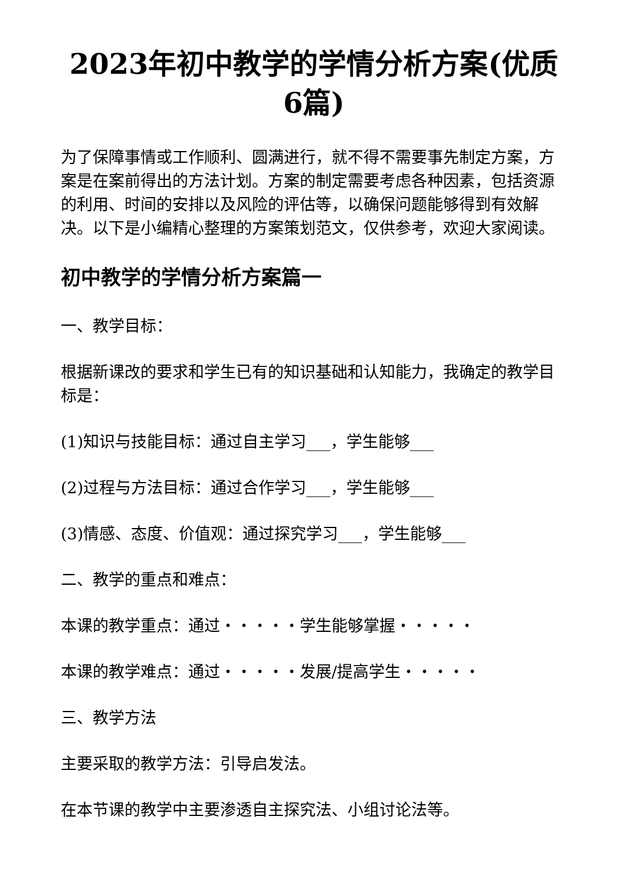2023年初中教学的学情分析方案(优质6篇)
为了保障事情或工作顺利、圆满进行，就不得不需要事先制定方案，方案是在案前得出的方法计划。方案的制定需要考虑各种因素，包括资源的利用、时间的安排以及风险的评估等，以确保问题能够得到有效解决。以下是小编精心整理的方案策划范文，仅供参考，欢迎大家阅读。
初中教学的学情分析方案篇一
一、教学目标：
根据新课改的要求和学生已有的知识基础和认知能力，我确定的教学目标是：
(1)知识与技能目标：通过自主学习___，学生能够___
(2)过程与方法目标：通过合作学习___，学生能够___
(3)情感、态度、价值观：通过探究学习___，学生能够___
二、教学的重点和难点：
本课的教学重点：通过・・・・・学生能够掌握・・・・・
本课的教学难点：通过・・・・・发展/提高学生・・・・・
三、教学方法
主要采取的教学方法：引导启发法。
在本节课的教学中主要渗透自主探究法、小组讨论法等。